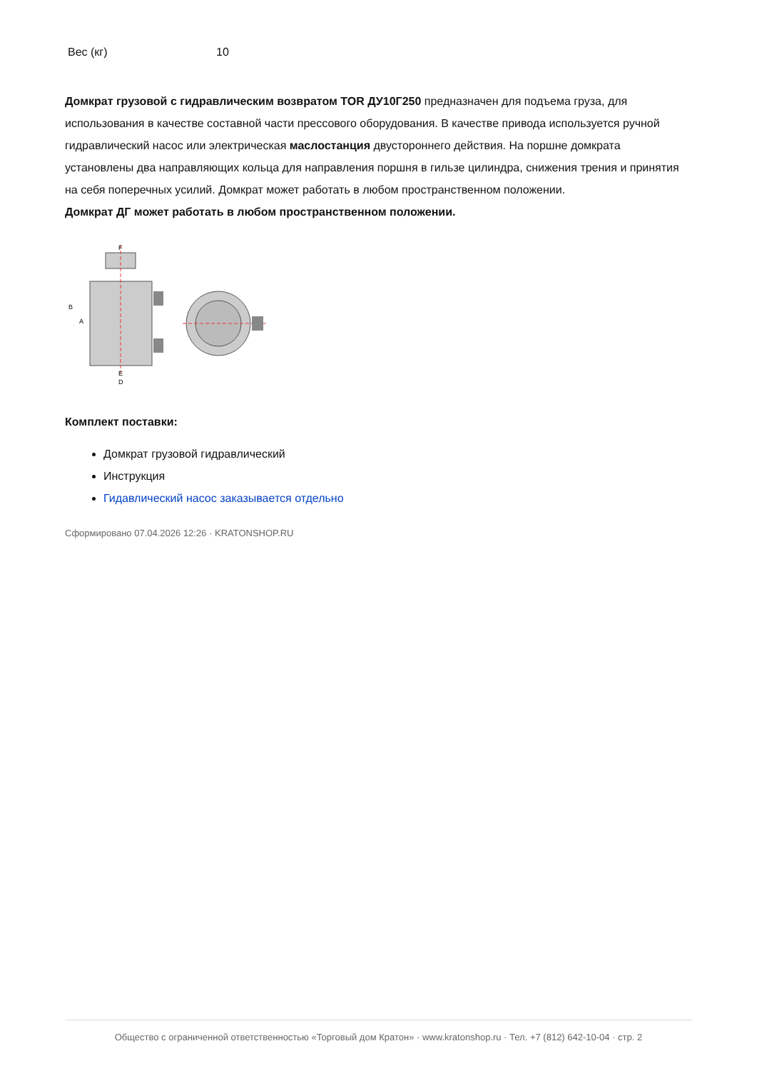| Вес (кг) | 10 |
Домкрат грузовой с гидравлическим возвратом TOR ДУ10Г250 предназначен для подъема груза, для использования в качестве составной части прессового оборудования. В качестве привода используется ручной гидравлический насос или электрическая маслостанция двустороннего действия. На поршне домкрата установлены два направляющих кольца для направления поршня в гильзе цилиндра, снижения трения и принятия на себя поперечных усилий. Домкрат может работать в любом пространственном положении.
Домкрат ДГ может работать в любом пространственном положении.
F
E
D
B
A
Комплект поставки:
Домкрат грузовой гидравлический
Инструкция
Гидавлический насос заказывается отдельно
Сформировано 07.04.2026 12:26 · KRATONSHOP.RU
Общество с ограниченной ответственностью «Торговый дом Кратон» · www.kratonshop.ru · Тел. +7 (812) 642-10-04 · стр. 2